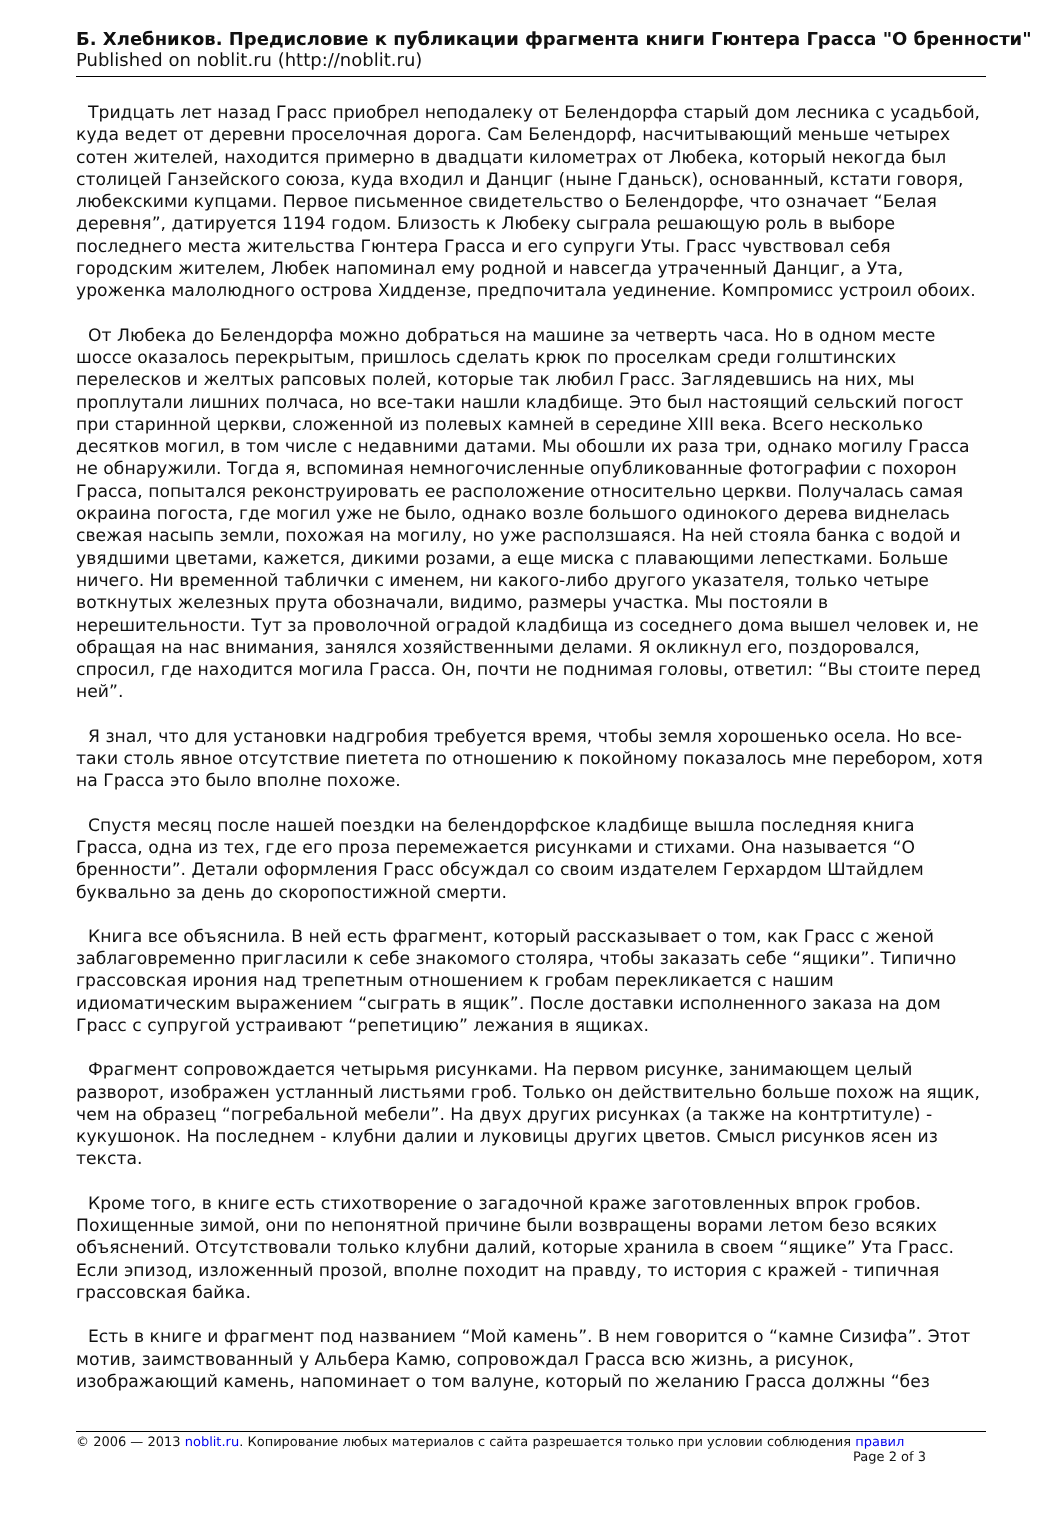Б. Хлебников. Предисловие к публикации фрагмента книги Гюнтера Грасса "О бренности"
Published on noblit.ru (http://noblit.ru)
Тридцать лет назад Грасс приобрел неподалеку от Белендорфа старый дом лесника с усадьбой, куда ведет от деревни проселочная дорога. Сам Белендорф, насчитывающий меньше четырех сотен жителей, находится примерно в двадцати километрах от Любека, который некогда был столицей Ганзейского союза, куда входил и Данциг (ныне Гданьск), основанный, кстати говоря, любекскими купцами. Первое письменное свидетельство о Белендорфе, что означает “Белая деревня”, датируется 1194 годом. Близость к Любеку сыграла решающую роль в выборе последнего места жительства Гюнтера Грасса и его супруги Уты. Грасс чувствовал себя городским жителем, Любек напоминал ему родной и навсегда утраченный Данциг, а Ута, уроженка малолюдного острова Хиддензе, предпочитала уединение. Компромисс устроил обоих.
От Любека до Белендорфа можно добраться на машине за четверть часа. Но в одном месте шоссе оказалось перекрытым, пришлось сделать крюк по проселкам среди голштинских перелесков и желтых рапсовых полей, которые так любил Грасс. Заглядевшись на них, мы проплутали лишних полчаса, но все-таки нашли кладбище. Это был настоящий сельский погост при старинной церкви, сложенной из полевых камней в середине XIII века. Всего несколько десятков могил, в том числе с недавними датами. Мы обошли их раза три, однако могилу Грасса не обнаружили. Тогда я, вспоминая немногочисленные опубликованные фотографии с похорон Грасса, попытался реконструировать ее расположение относительно церкви. Получалась самая окраина погоста, где могил уже не было, однако возле большого одинокого дерева виднелась свежая насыпь земли, похожая на могилу, но уже расползшаяся. На ней стояла банка с водой и увядшими цветами, кажется, дикими розами, а еще миска с плавающими лепестками. Больше ничего. Ни временной таблички с именем, ни какого-либо другого указателя, только четыре воткнутых железных прута обозначали, видимо, размеры участка. Мы постояли в нерешительности. Тут за проволочной оградой кладбища из соседнего дома вышел человек и, не обращая на нас внимания, занялся хозяйственными делами. Я окликнул его, поздоровался, спросил, где находится могила Грасса. Он, почти не поднимая головы, ответил: “Вы стоите перед ней”.
Я знал, что для установки надгробия требуется время, чтобы земля хорошенько осела. Но все-таки столь явное отсутствие пиетета по отношению к покойному показалось мне перебором, хотя на Грасса это было вполне похоже.
Спустя месяц после нашей поездки на белендорфское кладбище вышла последняя книга Грасса, одна из тех, где его проза перемежается рисунками и стихами. Она называется “О бренности”. Детали оформления Грасс обсуждал со своим издателем Герхардом Штайдлем буквально за день до скоропостижной смерти.
Книга все объяснила. В ней есть фрагмент, который рассказывает о том, как Грасс с женой заблаговременно пригласили к себе знакомого столяра, чтобы заказать себе “ящики”. Типично грассовская ирония над трепетным отношением к гробам перекликается с нашим идиоматическим выражением “сыграть в ящик”. После доставки исполненного заказа на дом Грасс с супругой устраивают “репетицию” лежания в ящиках.
Фрагмент сопровождается четырьмя рисунками. На первом рисунке, занимающем целый разворот, изображен устланный листьями гроб. Только он действительно больше похож на ящик, чем на образец “погребальной мебели”. На двух других рисунках (а также на контртитуле) - кукушонок. На последнем - клубни далии и луковицы других цветов. Смысл рисунков ясен из текста.
Кроме того, в книге есть стихотворение о загадочной краже заготовленных впрок гробов. Похищенные зимой, они по непонятной причине были возвращены ворами летом безо всяких объяснений. Отсутствовали только клубни далий, которые хранила в своем “ящике” Ута Грасс. Если эпизод, изложенный прозой, вполне походит на правду, то история с кражей - типичная грассовская байка.
Есть в книге и фрагмент под названием “Мой камень”. В нем говорится о “камне Сизифа”. Этот мотив, заимствованный у Альбера Камю, сопровождал Грасса всю жизнь, а рисунок, изображающий камень, напоминает о том валуне, который по желанию Грасса должны “без
© 2006 — 2013 noblit.ru. Копирование любых материалов с сайта разрешается только при условии соблюдения правил
Page 2 of 3